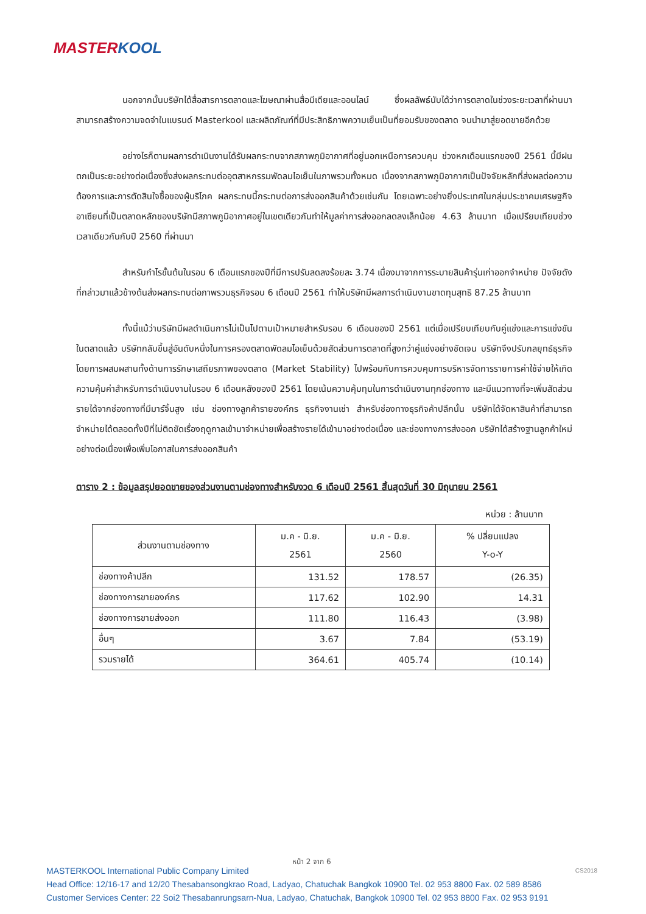MASTERKOOL
นอกจากนั้นบริษัทได้สื่อสารการตลาดและโฆษณาผ่านสื่อมีเดียและออนไลน์ ซึ่งผลลัพธ์นับได้ว่าการตลาดในช่วงระยะเวลาที่ผ่านมาสามารถสร้างความจดจำในแบรนด์ Masterkool และผลิตภัณฑ์ที่มีประสิทธิภาพความเย็นเป็นที่ยอมรับของตลาด จนนำมาสู่ยอดขายอีกด้วย
อย่างไรก็ตามผลการดำเนินงานได้รับผลกระทบจากสภาพภูมิอากาศที่อยู่นอกเหนือการควบคุม ช่วงหกเดือนแรกของปี 2561 นี้มีฝนตกเป็นระยะอย่างต่อเนื่องซึ่งส่งผลกระทบต่ออุตสาหกรรมพัดลมไอเย็นในภาพรวมทั้งหมด เนื่องจากสภาพภูมิอากาศเป็นปัจจัยหลักที่ส่งผลต่อความต้องการและการตัดสินใจซื้อของผู้บริโภค ผลกระทบนี้กระทบต่อการส่งออกสินค้าด้วยเช่นกัน โดยเฉพาะอย่างยิ่งประเทศในกลุ่มประชาคมเศรษฐกิจอาเซียนที่เป็นตลาดหลักของบริษัทมีสภาพภูมิอากาศอยู่ในเขตเดียวกันทำให้มูลค่าการส่งออกลดลงเล็กน้อย 4.63 ล้านบาท เมื่อเปรียบเทียบช่วงเวลาเดียวกันกับปี 2560 ที่ผ่านมา
สำหรับกำไรขั้นต้นในรอบ 6 เดือนแรกของปีที่มีการปรับลดลงร้อยละ 3.74 เนื่องมาจากการระบายสินค้ารุ่นเก่าออกจำหน่าย ปัจจัยดังที่กล่าวมาแล้วข้างต้นส่งผลกระทบต่อภาพรวมธุรกิจรอบ 6 เดือนปี 2561 ทำให้บริษัทมีผลการดำเนินงานขาดทุนสุทธิ 87.25 ล้านบาท
ทั้งนี้แม้ว่าบริษัทมีผลดำเนินการไม่เป็นไปตามเป้าหมายสำหรับรอบ 6 เดือนของปี 2561 แต่เมื่อเปรียบเทียบกับคู่แข่งและการแข่งขันในตลาดแล้ว บริษัทกลับขึ้นสู่อันดับหนึ่งในการครองตลาดพัดลมไอเย็นด้วยสัดส่วนการตลาดที่สูงกว่าคู่แข่งอย่างชัดเจน บริษัทจึงปรับกลยุทธ์ธุรกิจโดยการผสมผสานทั้งด้านการรักษาเสถียรภาพของตลาด (Market Stability) ไปพร้อมกับการควบคุมการบริหารจัดการรายการค่าใช้จ่ายให้เกิดความคุ้มค่าสำหรับการดำเนินงานในรอบ 6 เดือนหลังของปี 2561 โดยเน้นความคุ้มทุนในการดำเนินงานทุกช่องทาง และมีแนวทางที่จะเพิ่มสัดส่วนรายได้จากช่องทางที่มีมาร์จิ้นสูง เช่น ช่องทางลูกค้ารายองค์กร ธุรกิจงานเช่า สำหรับช่องทางธุรกิจค้าปลีกนั้น บริษัทได้จัดหาสินค้าที่สามารถจำหน่ายได้ตลอดทั้งปีที่ไม่ติดขัดเรื่องฤดูกาลเข้ามาจำหน่ายเพื่อสร้างรายได้เข้ามาอย่างต่อเนื่อง และช่องทางการส่งออก บริษัทได้สร้างฐานลูกค้าใหม่อย่างต่อเนื่องเพื่อเพิ่มโอกาสในการส่งออกสินค้า
ตาราง 2 : ข้อมูลสรุปยอดขายของส่วนงานตามช่องทางสำหรับงวด 6 เดือนปี 2561 สิ้นสุดวันที่ 30 มิถุนายน 2561
หน่วย : ล้านบาท
| ส่วนงานตามช่องทาง | ม.ค - มิ.ย. 2561 | ม.ค - มิ.ย. 2560 | % ปลี่ยนแปลง Y-o-Y |
| --- | --- | --- | --- |
| ช่องทางค้าปลีก | 131.52 | 178.57 | (26.35) |
| ช่องทางการขายองค์กร | 117.62 | 102.90 | 14.31 |
| ช่องทางการขายส่งออก | 111.80 | 116.43 | (3.98) |
| อื่นๆ | 3.67 | 7.84 | (53.19) |
| รวมรายได้ | 364.61 | 405.74 | (10.14) |
หน้า 2 จาก 6
MASTERKOOL International Public Company Limited CS2018
Head Office: 12/16-17 and 12/20 Thesabansongkrao Road, Ladyao, Chatuchak Bangkok 10900 Tel. 02 953 8800 Fax. 02 589 8586
Customer Services Center: 22 Soi2 Thesabanrungsarn-Nua, Ladyao, Chatuchak, Bangkok 10900 Tel. 02 953 8800 Fax. 02 953 9191